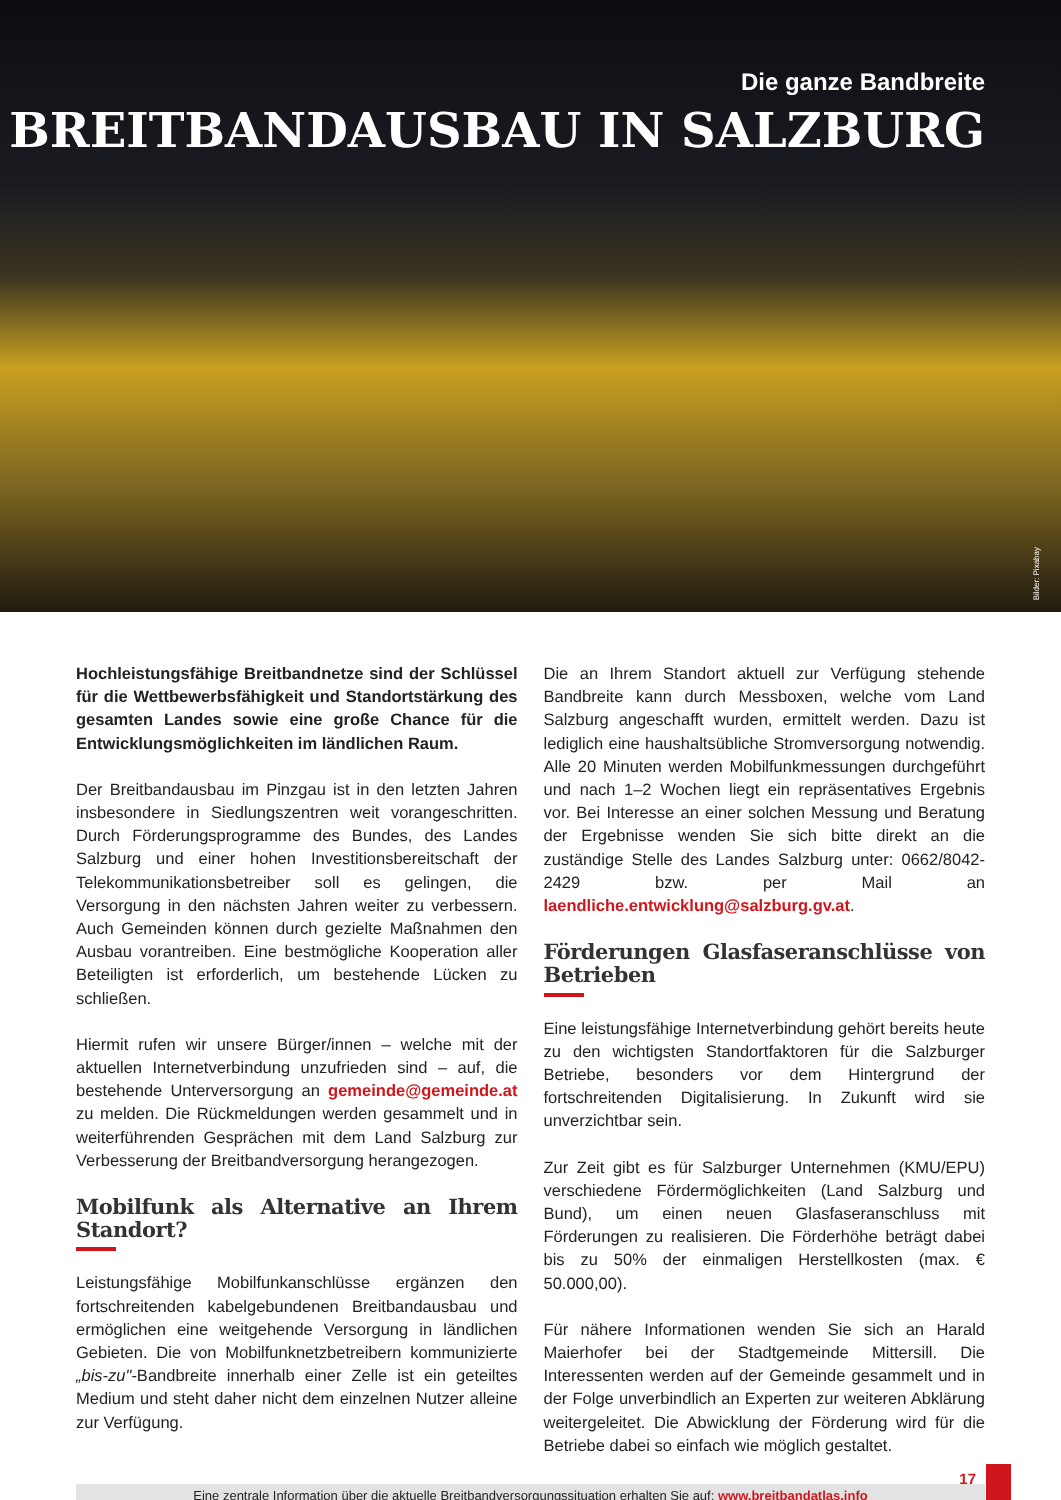Die ganze Bandbreite
BREITBANDAUSBAU IN SALZBURG
Bilder: Pixabay
Hochleistungsfähige Breitbandnetze sind der Schlüssel für die Wettbewerbsfähigkeit und Standortstärkung des gesamten Landes sowie eine große Chance für die Entwicklungsmöglichkeiten im ländlichen Raum.
Der Breitbandausbau im Pinzgau ist in den letzten Jahren insbesondere in Siedlungszentren weit vorangeschritten. Durch Förderungsprogramme des Bundes, des Landes Salzburg und einer hohen Investitionsbereitschaft der Telekommunikationsbetreiber soll es gelingen, die Versorgung in den nächsten Jahren weiter zu verbessern. Auch Gemeinden können durch gezielte Maßnahmen den Ausbau vorantreiben. Eine bestmögliche Kooperation aller Beteiligten ist erforderlich, um bestehende Lücken zu schließen.
Hiermit rufen wir unsere Bürger/innen – welche mit der aktuellen Internetverbindung unzufrieden sind – auf, die bestehende Unterversorgung an gemeinde@gemeinde.at zu melden. Die Rückmeldungen werden gesammelt und in weiterführenden Gesprächen mit dem Land Salzburg zur Verbesserung der Breitbandversorgung herangezogen.
Mobilfunk als Alternative an Ihrem Standort?
Leistungsfähige Mobilfunkanschlüsse ergänzen den fortschreitenden kabelgebundenen Breitbandausbau und ermöglichen eine weitgehende Versorgung in ländlichen Gebieten. Die von Mobilfunknetzbetreibern kommunizierte „bis-zu"-Bandbreite innerhalb einer Zelle ist ein geteiltes Medium und steht daher nicht dem einzelnen Nutzer alleine zur Verfügung.
Die an Ihrem Standort aktuell zur Verfügung stehende Bandbreite kann durch Messboxen, welche vom Land Salzburg angeschafft wurden, ermittelt werden. Dazu ist lediglich eine haushaltsübliche Stromversorgung notwendig. Alle 20 Minuten werden Mobilfunkmessungen durchgeführt und nach 1–2 Wochen liegt ein repräsentatives Ergebnis vor. Bei Interesse an einer solchen Messung und Beratung der Ergebnisse wenden Sie sich bitte direkt an die zuständige Stelle des Landes Salzburg unter: 0662/8042-2429 bzw. per Mail an laendliche.entwicklung@salzburg.gv.at.
Förderungen Glasfaseranschlüsse von Betrieben
Eine leistungsfähige Internetverbindung gehört bereits heute zu den wichtigsten Standortfaktoren für die Salzburger Betriebe, besonders vor dem Hintergrund der fortschreitenden Digitalisierung. In Zukunft wird sie unverzichtbar sein.
Zur Zeit gibt es für Salzburger Unternehmen (KMU/EPU) verschiedene Fördermöglichkeiten (Land Salzburg und Bund), um einen neuen Glasfaseranschluss mit Förderungen zu realisieren. Die Förderhöhe beträgt dabei bis zu 50% der einmaligen Herstellkosten (max. € 50.000,00).
Für nähere Informationen wenden Sie sich an Harald Maierhofer bei der Stadtgemeinde Mittersill. Die Interessenten werden auf der Gemeinde gesammelt und in der Folge unverbindlich an Experten zur weiteren Abklärung weitergeleitet. Die Abwicklung der Förderung wird für die Betriebe dabei so einfach wie möglich gestaltet.
Eine zentrale Information über die aktuelle Breitbandversorgungssituation erhalten Sie auf: www.breitbandatlas.info
17